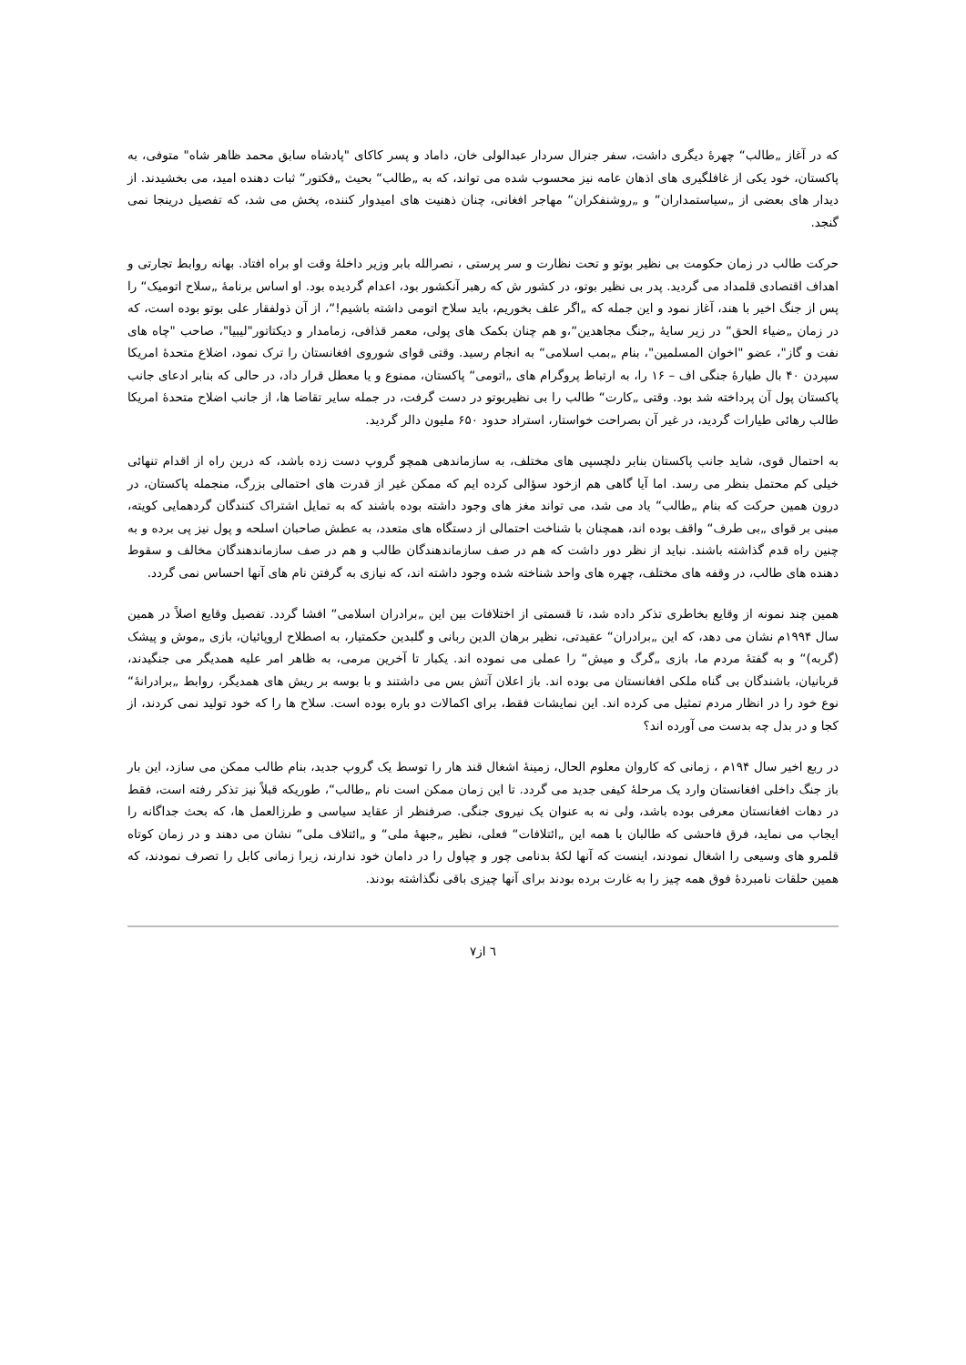که در آغاز „طالب“ چهرهٔ دیگری داشت، سفر جنرال سردار عبدالولی خان، داماد و پسر کاکای "پادشاه سابق محمد ظاهر شاه" متوفی، به پاکستان، خود یکی از غافلگیری های اذهان عامه نیز محسوب شده می تواند، که به „طالب“ بحیث „فکتور“ ثبات دهنده امید، می بخشیدند. از دیدار های بعضی از „سیاستمداران“ و „روشنفکران“ مهاجر افغانی، چنان ذهنیت های امیدوار کننده، پخش می شد، که تفصیل درینجا نمی گنجد.
حرکت طالب در زمان حکومت بی نظیر بوتو و تحت نظارت و سر پرستی ، نصرالله بابر وزیر داخلهٔ وقت او براه افتاد. بهانه روابط تجارتی و اهداف اقتصادی قلمداد می گردید. پدر بی نظیر بوتو، در کشور ش که رهبر آنکشور بود، اعدام گردیده بود. او اساس برنامهٔ „سلاح اتومیک“ را پس از جنگ اخیر با هند، آغاز نمود و این جمله که „اگر علف بخوریم، باید سلاح اتومی داشته باشیم!“، از آن ذولفقار علی بوتو بوده است، که در زمان „ضیاء الحق“ در زیر سایهٔ „جنگ مجاهدین“،و هم چنان بکمک های پولی، معمر قذافی، زمامدار و دیکتاتور"لیبیا"، صاحب "چاه های نفت و گاز"، عضو "اخوان المسلمین"، بنام „بمب اسلامی“ به انجام رسید. وقتی قوای شوروی افغانستان را ترک نمود، اضلاع متحدهٔ امریکا سپردن ۴۰ بال طیارهٔ جنگی اف – ۱۶ را، به ارتباط پروگرام های „اتومی“ پاکستان، ممنوع و یا معطل قرار داد، در حالی که بنابر ادعای جانب پاکستان پول آن پرداخته شد بود. وقتی „کارت“ طالب را بی نظیربوتو در دست گرفت، در جمله سایر تقاضا ها، از جانب اضلاح متحدهٔ امریکا طالب رهائی طیارات گردید، در غیر آن بصراحت خواستار، استراد حدود ۶۵۰ ملیون دالر گردید.
به احتمال قوی، شاید جانب پاکستان بنابر دلچسپی های مختلف، به سازماندهی همچو گروپ دست زده باشد، که درین راه از اقدام تنهائی خیلی کم محتمل بنظر می رسد. اما آیا گاهی هم ازخود سؤالی کرده ایم که ممکن غیر از قدرت های احتمالی بزرگ، منجمله پاکستان، در درون همین حرکت که بنام „طالب“ یاد می شد، می تواند مغز های وجود داشته بوده باشند که به تمایل اشتراک کنندگان گردهمایی کویته، مبنی بر قوای „بی طرف“ واقف بوده اند، همچنان با شناخت احتمالی از دستگاه های متعدد، به عطش صاحبان اسلحه و پول نیز پی برده و به چنین راه قدم گذاشته باشند. نباید از نظر دور داشت که هم در صف سازماندهندگان طالب و هم در صف سازماندهندگان مخالف و سقوط دهنده های طالب، در وقفه های مختلف، چهره های واحد شناخته شده وجود داشته اند، که نیازی به گرفتن نام های آنها احساس نمی گردد.
همین چند نمونه از وقایع بخاطری تذکر داده شد، تا قسمتی از اختلافات بین این „برادران اسلامی“ افشا گردد. تفصیل وقایع اصلاً در همین سال ۱۹۹۴م نشان می دهد، که این „برادران“ عقیدتی، نظیر برهان الدین ربانی و گلبدین حکمتیار، به اصطلاح اروپائیان، بازی „موش و پیشک (گربه)“ و به گفتهٔ مردم ما، بازی „گرگ و میش“ را عملی می نموده اند. یکبار تا آخرین مرمی، به ظاهر امر علیه همدیگر می جنگیدند، قربانیان، باشندگان بی گناه ملکی افغانستان می بوده اند. باز اعلان آتش بس می داشتند و با بوسه بر ریش های همدیگر، روابط „برادرانهٔ“ نوع خود را در انظار مردم تمثیل می کرده اند. این نمایشات فقط، برای اکمالات دو باره بوده است. سلاح ها را که خود تولید نمی کردند، از کجا و در بدل چه بدست می آورده اند؟
در ربع اخیر سال ۱۹۴م ، زمانی که کاروان معلوم الحال، زمینهٔ اشغال قند هار را توسط یک گروپ جدید، بنام طالب ممکن می سازد، این بار باز جنگ داخلی افغانستان وارد یک مرحلهٔ کیفی جدید می گردد. تا این زمان ممکن است نام „طالب“، طوریکه قبلاً نیز تذکر رفته است، فقط در دهات افغانستان معرفی بوده باشد، ولی نه به عنوان یک نیروی جنگی. صرفنظر از عقاید سیاسی و طرزالعمل ها، که بحث جداگانه را ایجاب می نماید، فرق فاحشی که طالبان با همه این „ائتلافات“ فعلی، نظیر „جبههٔ ملی“ و „ائتلاف ملی“ نشان می دهند و در زمان کوتاه قلمرو های وسیعی را اشغال نمودند، اینست که آنها لکهٔ بدنامی چور و چپاول را در دامان خود ندارند، زیرا زمانی کابل را تصرف نمودند، که همین حلقات نامبردهٔ فوق همه چیز را به غارت برده بودند برای آنها چیزی باقی نگذاشته بودند.
٦ از٧